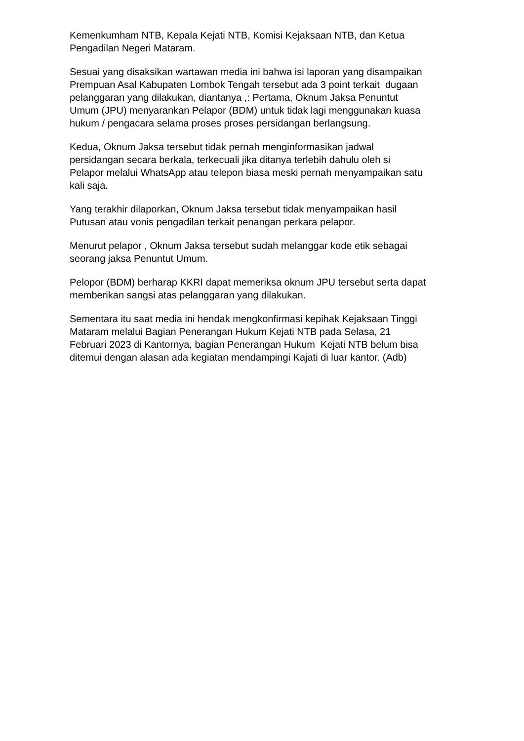Kemenkumham NTB, Kepala Kejati NTB, Komisi Kejaksaan NTB, dan Ketua
Pengadilan Negeri Mataram.
Sesuai yang disaksikan wartawan media ini bahwa isi laporan yang disampaikan
Prempuan Asal Kabupaten Lombok Tengah tersebut ada 3 point terkait dugaan
pelanggaran yang dilakukan, diantanya ,: Pertama, Oknum Jaksa Penuntut
Umum (JPU) menyarankan Pelapor (BDM) untuk tidak lagi menggunakan kuasa
hukum / pengacara selama proses proses persidangan berlangsung.
Kedua, Oknum Jaksa tersebut tidak pernah menginformasikan jadwal
persidangan secara berkala, terkecuali jika ditanya terlebih dahulu oleh si
Pelapor melalui WhatsApp atau telepon biasa meski pernah menyampaikan satu
kali saja.
Yang terakhir dilaporkan, Oknum Jaksa tersebut tidak menyampaikan hasil
Putusan atau vonis pengadilan terkait penangan perkara pelapor.
Menurut pelapor , Oknum Jaksa tersebut sudah melanggar kode etik sebagai
seorang jaksa Penuntut Umum.
Pelopor (BDM) berharap KKRI dapat memeriksa oknum JPU tersebut serta dapat
memberikan sangsi atas pelanggaran yang dilakukan.
Sementara itu saat media ini hendak mengkonfirmasi kepihak Kejaksaan Tinggi
Mataram melalui Bagian Penerangan Hukum Kejati NTB pada Selasa, 21
Februari 2023 di Kantornya, bagian Penerangan Hukum Kejati NTB belum bisa
ditemui dengan alasan ada kegiatan mendampingi Kajati di luar kantor. (Adb)